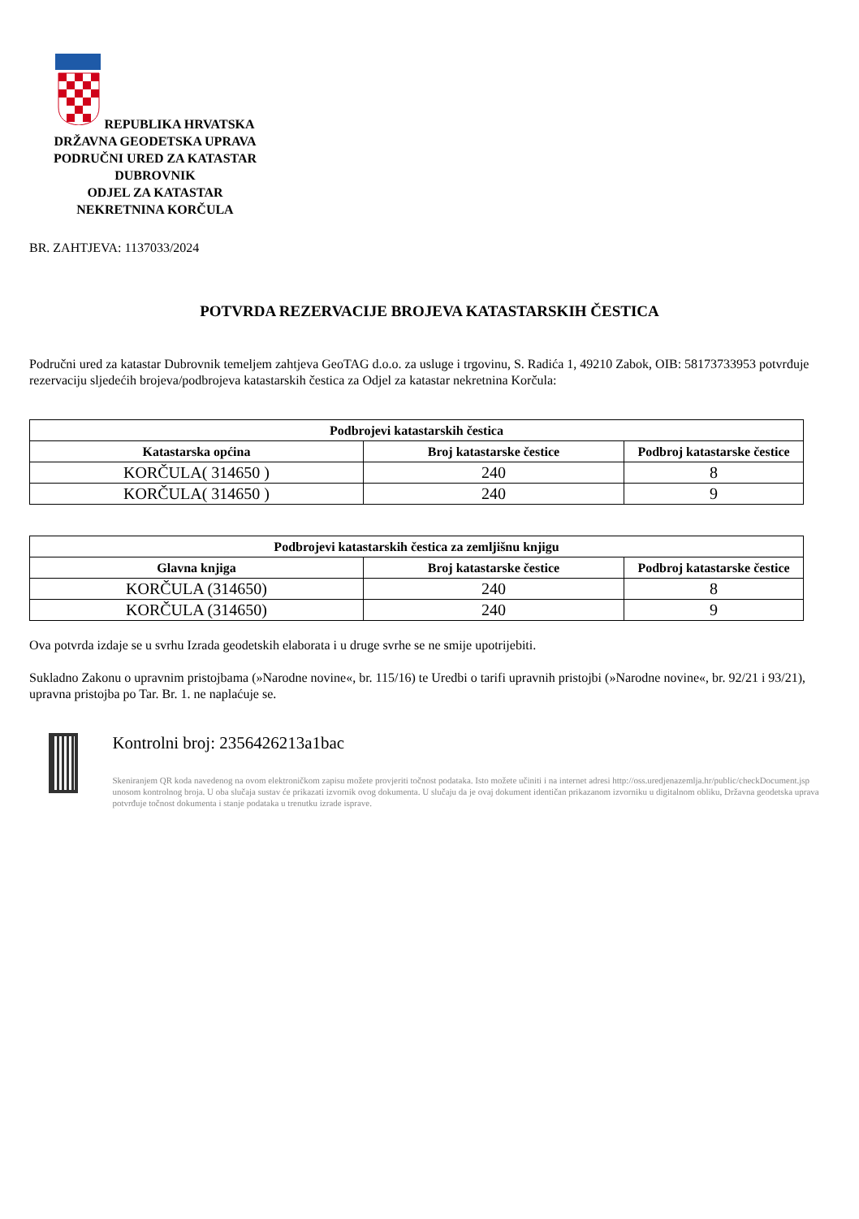REPUBLIKA HRVATSKA
DRŽAVNA GEODETSKA UPRAVA
PODRUČNI URED ZA KATASTAR
DUBROVNIK
ODJEL ZA KATASTAR
NEKRETNINA KORČULA
BR. ZAHTJEVA: 1137033/2024
POTVRDA REZERVACIJE BROJEVA KATASTARSKIH ČESTICA
Područni ured za katastar Dubrovnik temeljem zahtjeva GeoTAG d.o.o. za usluge i trgovinu, S. Radića 1, 49210 Zabok, OIB: 58173733953 potvrđuje rezervaciju sljedećih brojeva/podbrojeva katastarskih čestica za Odjel za katastar nekretnina Korčula:
| Podbrojevi katastarskih čestica | | |
| --- | --- | --- |
| Katastarska općina | Broj katastarske čestice | Podbroj katastarske čestice |
| KORČULA( 314650 ) | 240 | 8 |
| KORČULA( 314650 ) | 240 | 9 |
| Podbrojevi katastarskih čestica za zemljišnu knjigu | | |
| --- | --- | --- |
| Glavna knjiga | Broj katastarske čestice | Podbroj katastarske čestice |
| KORČULA (314650) | 240 | 8 |
| KORČULA (314650) | 240 | 9 |
Ova potvrda izdaje se u svrhu Izrada geodetskih elaborata i u druge svrhe se ne smije upotrijebiti.
Sukladno Zakonu o upravnim pristojbama (»Narodne novine«, br. 115/16) te Uredbi o tarifi upravnih pristojbi (»Narodne novine«, br. 92/21 i 93/21), upravna pristojba po Tar. Br. 1. ne naplaćuje se.
Kontrolni broj: 2356426213a1bac
Skeniranjem QR koda navedenog na ovom elektroničkom zapisu možete provjeriti točnost podataka. Isto možete učiniti i na internet adresi http://oss.uredjenazemlja.hr/public/checkDocument.jsp unosom kontrolnog broja. U oba slučaja sustav će prikazati izvornik ovog dokumenta. U slučaju da je ovaj dokument identičan prikazanom izvorniku u digitalnom obliku, Državna geodetska uprava potvrđuje točnost dokumenta i stanje podataka u trenutku izrade isprave.